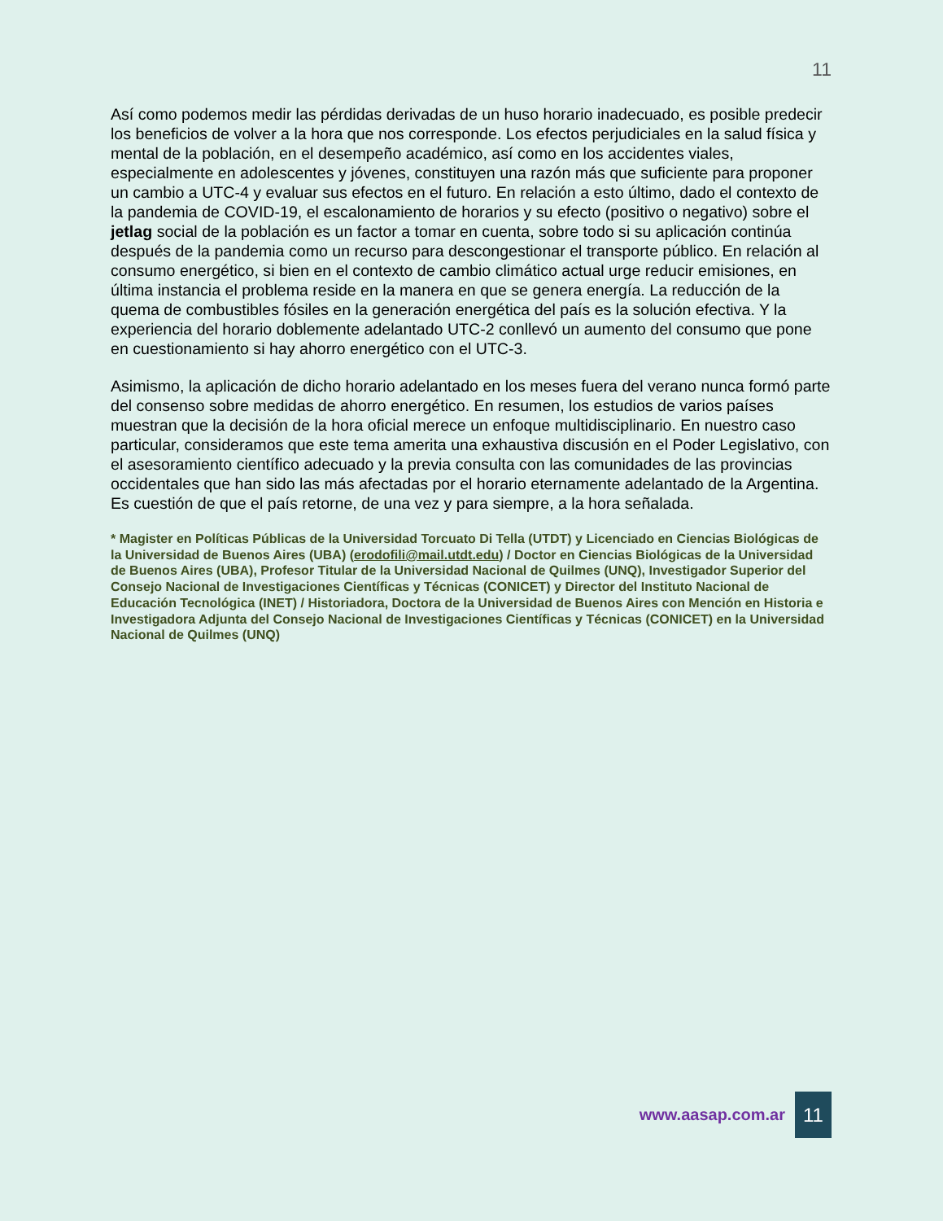11
Así como podemos medir las pérdidas derivadas de un huso horario inadecuado, es posible predecir los beneficios de volver a la hora que nos corresponde. Los efectos perjudiciales en la salud física y mental de la población, en el desempeño académico, así como en los accidentes viales, especialmente en adolescentes y jóvenes, constituyen una razón más que suficiente para proponer un cambio a UTC-4 y evaluar sus efectos en el futuro. En relación a esto último, dado el contexto de la pandemia de COVID-19, el escalonamiento de horarios y su efecto (positivo o negativo) sobre el jetlag social de la población es un factor a tomar en cuenta, sobre todo si su aplicación continúa después de la pandemia como un recurso para descongestionar el transporte público. En relación al consumo energético, si bien en el contexto de cambio climático actual urge reducir emisiones, en última instancia el problema reside en la manera en que se genera energía. La reducción de la quema de combustibles fósiles en la generación energética del país es la solución efectiva. Y la experiencia del horario doblemente adelantado UTC-2 conllevó un aumento del consumo que pone en cuestionamiento si hay ahorro energético con el UTC-3.
Asimismo, la aplicación de dicho horario adelantado en los meses fuera del verano nunca formó parte del consenso sobre medidas de ahorro energético. En resumen, los estudios de varios países muestran que la decisión de la hora oficial merece un enfoque multidisciplinario. En nuestro caso particular, consideramos que este tema amerita una exhaustiva discusión en el Poder Legislativo, con el asesoramiento científico adecuado y la previa consulta con las comunidades de las provincias occidentales que han sido las más afectadas por el horario eternamente adelantado de la Argentina. Es cuestión de que el país retorne, de una vez y para siempre, a la hora señalada.
* Magister en Políticas Públicas de la Universidad Torcuato Di Tella (UTDT) y Licenciado en Ciencias Biológicas de la Universidad de Buenos Aires (UBA) (erodofili@mail.utdt.edu) / Doctor en Ciencias Biológicas de la Universidad de Buenos Aires (UBA), Profesor Titular de la Universidad Nacional de Quilmes (UNQ), Investigador Superior del Consejo Nacional de Investigaciones Científicas y Técnicas (CONICET) y Director del Instituto Nacional de Educación Tecnológica (INET) / Historiadora, Doctora de la Universidad de Buenos Aires con Mención en Historia e Investigadora Adjunta del Consejo Nacional de Investigaciones Científicas y Técnicas (CONICET) en la Universidad Nacional de Quilmes (UNQ)
www.aasap.com.ar 11